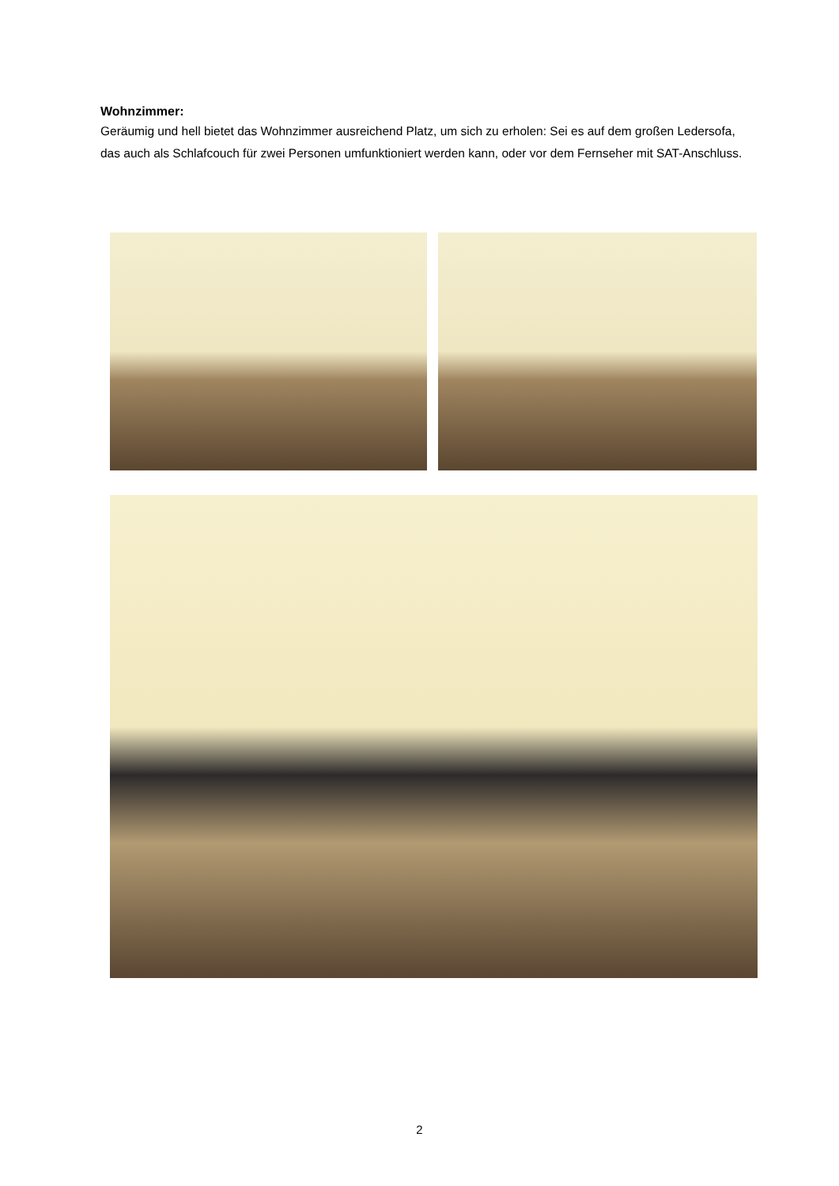Wohnzimmer:
Geräumig und hell bietet das Wohnzimmer ausreichend Platz, um sich zu erholen: Sei es auf dem großen Ledersofa, das auch als Schlafcouch für zwei Personen umfunktioniert werden kann, oder vor dem Fernseher mit SAT-Anschluss.
2